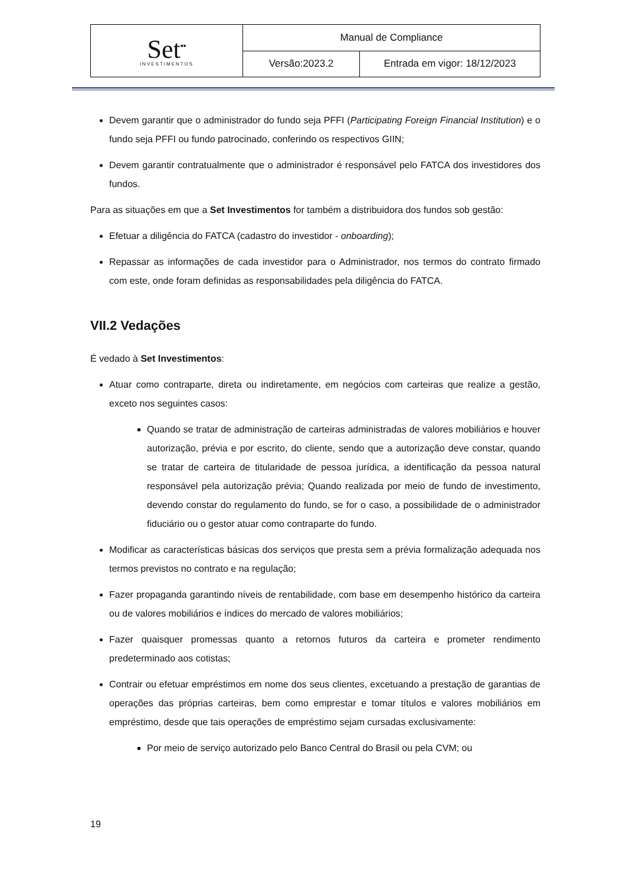| Set<sup>▪▪</sup> INVESTIMENTOS | Manual de Compliance | |
| | Versão:2023.2 | Entrada em vigor: 18/12/2023 |
Devem garantir que o administrador do fundo seja PFFI (Participating Foreign Financial Institution) e o fundo seja PFFI ou fundo patrocinado, conferindo os respectivos GIIN;
Devem garantir contratualmente que o administrador é responsável pelo FATCA dos investidores dos fundos.
Para as situações em que a Set Investimentos for também a distribuidora dos fundos sob gestão:
Efetuar a diligência do FATCA (cadastro do investidor - onboarding);
Repassar as informações de cada investidor para o Administrador, nos termos do contrato firmado com este, onde foram definidas as responsabilidades pela diligência do FATCA.
VII.2 Vedações
É vedado à Set Investimentos:
Atuar como contraparte, direta ou indiretamente, em negócios com carteiras que realize a gestão, exceto nos seguintes casos:
Quando se tratar de administração de carteiras administradas de valores mobiliários e houver autorização, prévia e por escrito, do cliente, sendo que a autorização deve constar, quando se tratar de carteira de titularidade de pessoa jurídica, a identificação da pessoa natural responsável pela autorização prévia; Quando realizada por meio de fundo de investimento, devendo constar do regulamento do fundo, se for o caso, a possibilidade de o administrador fiduciário ou o gestor atuar como contraparte do fundo.
Modificar as características básicas dos serviços que presta sem a prévia formalização adequada nos termos previstos no contrato e na regulação;
Fazer propaganda garantindo níveis de rentabilidade, com base em desempenho histórico da carteira ou de valores mobiliários e índices do mercado de valores mobiliários;
Fazer quaisquer promessas quanto a retornos futuros da carteira e prometer rendimento predeterminado aos cotistas;
Contrair ou efetuar empréstimos em nome dos seus clientes, excetuando a prestação de garantias de operações das próprias carteiras, bem como emprestar e tomar títulos e valores mobiliários em empréstimo, desde que tais operações de empréstimo sejam cursadas exclusivamente:
Por meio de serviço autorizado pelo Banco Central do Brasil ou pela CVM; ou
19